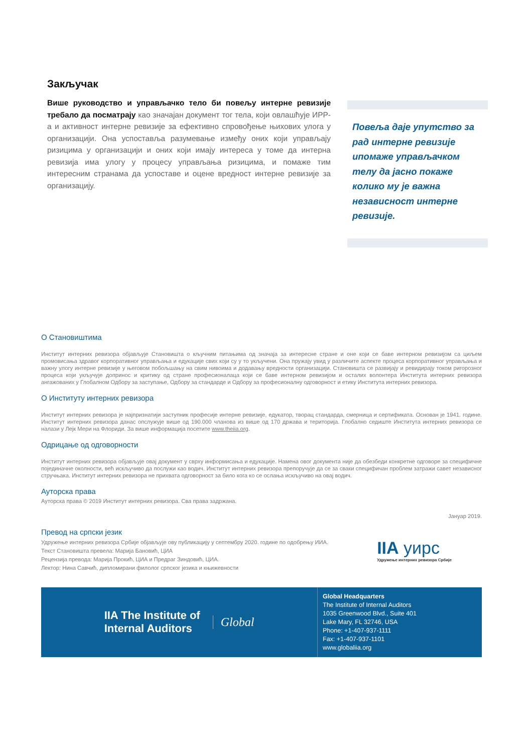Закључак
Више руководство и управљачко тело би повељу интерне ревизије требало да посматрају као значајан документ тог тела, који овлашћује ИРР-а и активност интерне ревизије за ефективно спровођење њихових улога у организацији. Она успоставља разумевање између оних који управљају ризицима у организацији и оних који имају интереса у томе да интерна ревизија има улогу у процесу управљања ризицима, и помаже тим интересним странама да успоставе и оцене вредност интерне ревизије за организацију.
Повеља даје упутство за рад интерне ревизије ипомаже управљачком телу да јасно покаже колико му је важна независност интерне ревизије.
О Становиштима
Институт интерних ревизора објављује Становишта о кључним питањима од значаја за интересне стране и оне који се баве интерном ревизијом са циљем промовисања здравог корпоративног управљања и едукације свих који су у то укључени. Она пружају увид у различите аспекте процеса корпоративног управљања и важну улогу интерне ревизије у његовом побољшању на свим нивоима и додавању вредности организацији. Становишта се развијају и ревидирају током ригорозног процеса који укључује допринос и критику од стране професионалаца који се баве интерном ревизијом и осталих волонтера Института интерних ревизора ангажованих у Глобалном Одбору за заступање, Одбору за стандарде и Одбору за професионалну одговорност и етику Института интерних ревизора.
О Институту интерних ревизора
Институт интерних ревизора је најпризнатији заступник професије интерне ревизије, едукатор, творац стандарда, смерница и сертификата. Основан је 1941. године. Институт интерних ревизора данас опслужује више од 190.000 чланова из више од 170 држава и територија. Глобално седиште Института интерних ревизора се налази у Лејк Мери на Флориди. За више информација посетите www.theiia.org.
Одрицање од одговорности
Институт интерних ревизора објављује овај документ у сврху информисања и едукације. Намена овог документа није да обезбеди конкретне одговоре за специфичне појединачне околности, већ искључиво да послужи као водич. Институт интерних ревизора препоручује да се за сваки специфичан проблем затражи савет независног стручњака. Институт интерних ревизора не прихвата одговорност за било кога ко се ослања искључиво на овај водич.
Ауторска права
Ауторска права © 2019 Институт интерних ревизора. Сва права задржана.
Јануар 2019.
Превод на српски језик
Удружење интерних ревизора Србије објављује ову публикацију у септембру 2020. године по одобрењу ИИА.
Текст Становишта превела: Марија Бановић, ЦИА
Рецензија превода: Марија Прокић, ЦИА и Предраг Зиндовић, ЦИА.
Лектор: Нина Савчић, дипломирани филолог српског језика и књижевности
IIA уирс
Удружење интерних ревизора Србије
IIA The Institute of
Internal Auditors
Global
Global Headquarters
The Institute of Internal Auditors
1035 Greenwood Blvd., Suite 401
Lake Mary, FL 32746, USA
Phone: +1-407-937-1111
Fax: +1-407-937-1101
www.globaliia.org